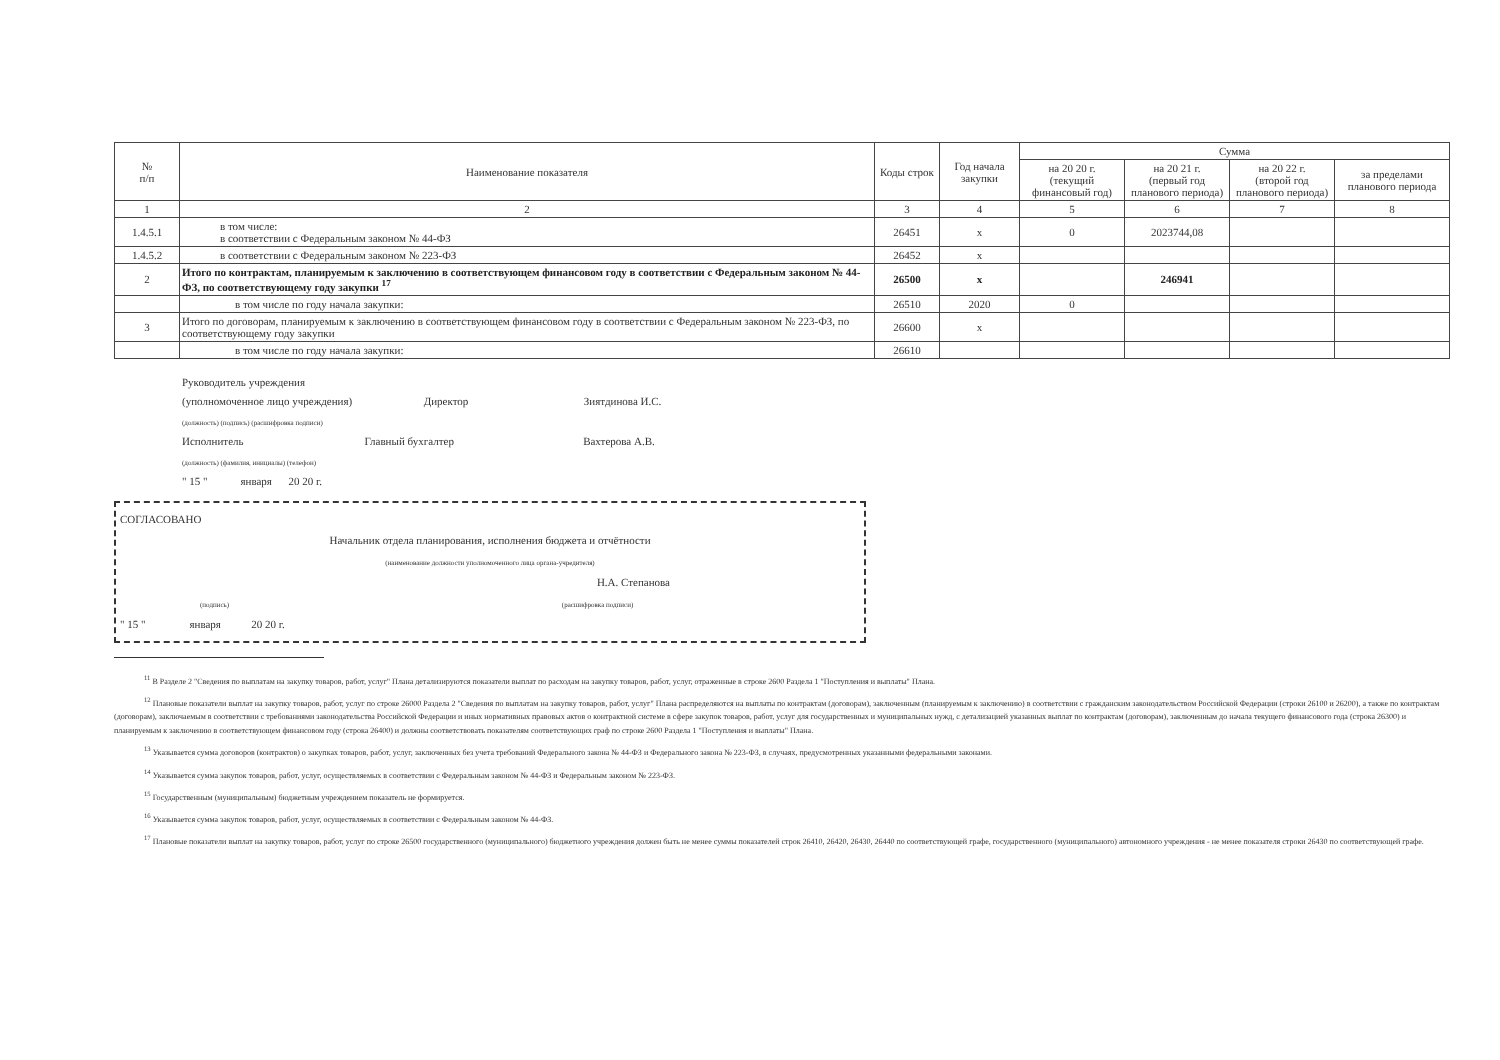| № п/п | Наименование показателя | Коды строк | Год начала закупки | Сумма | | | |
| --- | --- | --- | --- | --- | --- | --- | --- |
| | | | | на 20 20 г. (текущий финансовый год) | на 20 21 г. (первый год планового периода) | на 20 22 г. (второй год планового периода) | за пределами планового периода |
| 1 | 2 | 3 | 4 | 5 | 6 | 7 | 8 |
| 1.4.5.1 | в том числе: в соответствии с Федеральным законом № 44-ФЗ | 26451 | x | 0 | 2023744,08 | | |
| 1.4.5.2 | в соответствии с Федеральным законом № 223-ФЗ | 26452 | x | | | | |
| 2 | Итого по контрактам, планируемым к заключению в соответствующем финансовом году в соответствии с Федеральным законом № 44-ФЗ, по соответствующему году закупки <sup>17</sup> | 26500 | x | | 246941 | | |
| | в том числе по году начала закупки: | 26510 | 2020 | 0 | | | |
| 3 | Итого по договорам, планируемым к заключению в соответствующем финансовом году в соответствии с Федеральным законом № 223-ФЗ, по соответствующему году закупки | 26600 | x | | | | |
| | в том числе по году начала закупки: | 26610 | | | | | |
Руководитель учреждения
(уполномоченное лицо учреждения) Директор Зиятдинова И.С.
(должность) (подпись) (расшифровка подписи)
Исполнитель Главный бухгалтер Вахтерова А.В.
(должность) (фамилия, инициалы) (телефон)
" 15 " января 20 20 г.
СОГЛАСОВАНО
Начальник отдела планирования, исполнения бюджета и отчётности
(наименование должности уполномоченного лица органа-учредителя)
Н.А. Степанова
(подпись) (расшифровка подписи)
" 15 " января 20 20 г.
<sup>11</sup> В Разделе 2 "Сведения по выплатам на закупку товаров, работ, услуг" Плана детализируются показатели выплат по расходам на закупку товаров, работ, услуг, отраженные в строке 2600 Раздела 1 "Поступления и выплаты" Плана.
<sup>12</sup> Плановые показатели выплат на закупку товаров, работ, услуг по строке 26000 Раздела 2 "Сведения по выплатам на закупку товаров, работ, услуг" Плана распределяются на выплаты по контрактам (договорам), заключенным (планируемым к заключению) в соответствии с гражданским законодательством Российской Федерации (строки 26100 и 26200), а также по контрактам (договорам), заключаемым в соответствии с требованиями законодательства Российской Федерации и иных нормативных правовых актов о контрактной системе в сфере закупок товаров, работ, услуг для государственных и муниципальных нужд, с детализацией указанных выплат по контрактам (договорам), заключенным до начала текущего финансового года (строка 26300) и планируемым к заключению в соответствующем финансовом году (строка 26400) и должны соответствовать показателям соответствующих граф по строке 2600 Раздела 1 "Поступления и выплаты" Плана.
<sup>13</sup> Указывается сумма договоров (контрактов) о закупках товаров, работ, услуг, заключенных без учета требований Федерального закона № 44-ФЗ и Федерального закона № 223-ФЗ, в случаях, предусмотренных указанными федеральными законами.
<sup>14</sup> Указывается сумма закупок товаров, работ, услуг, осуществляемых в соответствии с Федеральным законом № 44-ФЗ и Федеральным законом № 223-ФЗ.
<sup>15</sup> Государственным (муниципальным) бюджетным учреждением показатель не формируется.
<sup>16</sup> Указывается сумма закупок товаров, работ, услуг, осуществляемых в соответствии с Федеральным законом № 44-ФЗ.
<sup>17</sup> Плановые показатели выплат на закупку товаров, работ, услуг по строке 26500 государственного (муниципального) бюджетного учреждения должен быть не менее суммы показателей строк 26410, 26420, 26430, 26440 по соответствующей графе, государственного (муниципального) автономного учреждения - не менее показателя строки 26430 по соответствующей графе.